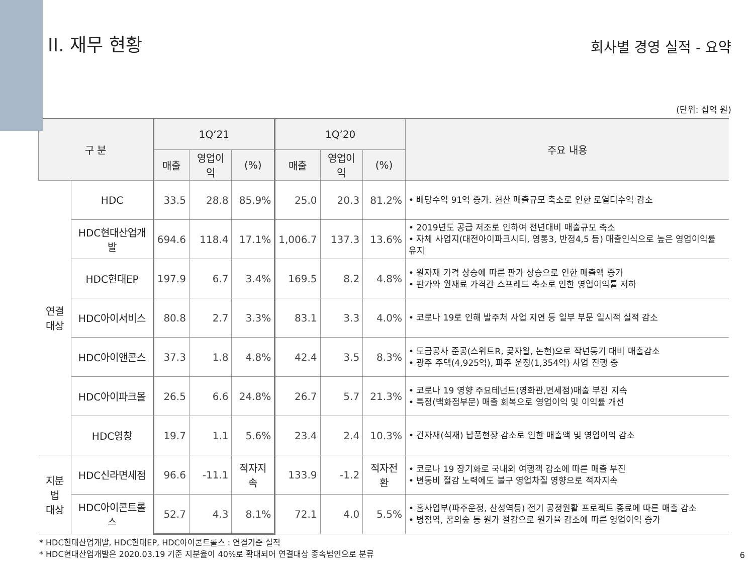II. 재무 현황
회사별 경영 실적 - 요약
(단위: 십억 원)
| 구 분 | | 1Q’21 | | | 1Q’20 | | | 주요 내용 |
| --- | --- | --- | --- | --- | --- | --- | --- | --- |
| | | 매출 | 영업이익 | (%) | 매출 | 영업이익 | (%) | |
| 연결 대상 | HDC | 33.5 | 28.8 | 85.9% | 25.0 | 20.3 | 81.2% | • 배당수익 91억 증가. 현산 매출규모 축소로 인한 로열티수익 감소 |
| | HDC현대산업개발 | 694.6 | 118.4 | 17.1% | 1,006.7 | 137.3 | 13.6% | • 2019년도 공급 저조로 인하여 전년대비 매출규모 축소 • 자체 사업지(대전아이파크시티, 영통3, 반정4,5 등) 매출인식으로 높은 영업이익률 유지 |
| | HDC현대EP | 197.9 | 6.7 | 3.4% | 169.5 | 8.2 | 4.8% | • 원자재 가격 상승에 따른 판가 상승으로 인한 매출액 증가 • 판가와 원재료 가격간 스프레드 축소로 인한 영업이익률 저하 |
| | HDC아이서비스 | 80.8 | 2.7 | 3.3% | 83.1 | 3.3 | 4.0% | • 코로나 19로 인해 발주처 사업 지연 등 일부 부문 일시적 실적 감소 |
| | HDC아이앤콘스 | 37.3 | 1.8 | 4.8% | 42.4 | 3.5 | 8.3% | • 도급공사 준공(스위트R, 곶자왈, 논현)으로 작년동기 대비 매출감소 • 광주 주택(4,925억), 파주 운정(1,354억) 사업 진행 중 |
| | HDC아이파크몰 | 26.5 | 6.6 | 24.8% | 26.7 | 5.7 | 21.3% | • 코로나 19 영향 주요테넌트(영화관,면세점)매출 부진 지속 • 특정(백화점부문) 매출 회복으로 영업이익 및 이익률 개선 |
| | HDC영창 | 19.7 | 1.1 | 5.6% | 23.4 | 2.4 | 10.3% | • 건자재(석재) 납품현장 감소로 인한 매출액 및 영업이익 감소 |
| 지분법 대상 | HDC신라면세점 | 96.6 | -11.1 | 적자지속 | 133.9 | -1.2 | 적자전환 | • 코로나 19 장기화로 국내외 여행객 감소에 따른 매출 부진 • 변동비 절감 노력에도 불구 영업차질 영향으로 적자지속 |
| | HDC아이콘트롤스 | 52.7 | 4.3 | 8.1% | 72.1 | 4.0 | 5.5% | • 홈사업부(파주운정, 산성역등) 전기 공정원활 프로젝트 종료에 따른 매출 감소 • 병점역, 꿈의숲 등 원가 절감으로 원가율 감소에 따른 영업이익 증가 |
* HDC현대산업개발, HDC현대EP, HDC아이콘트롤스 : 연결기준 실적
* HDC현대산업개발은 2020.03.19 기준 지분율이 40%로 확대되어 연결대상 종속법인으로 분류
6